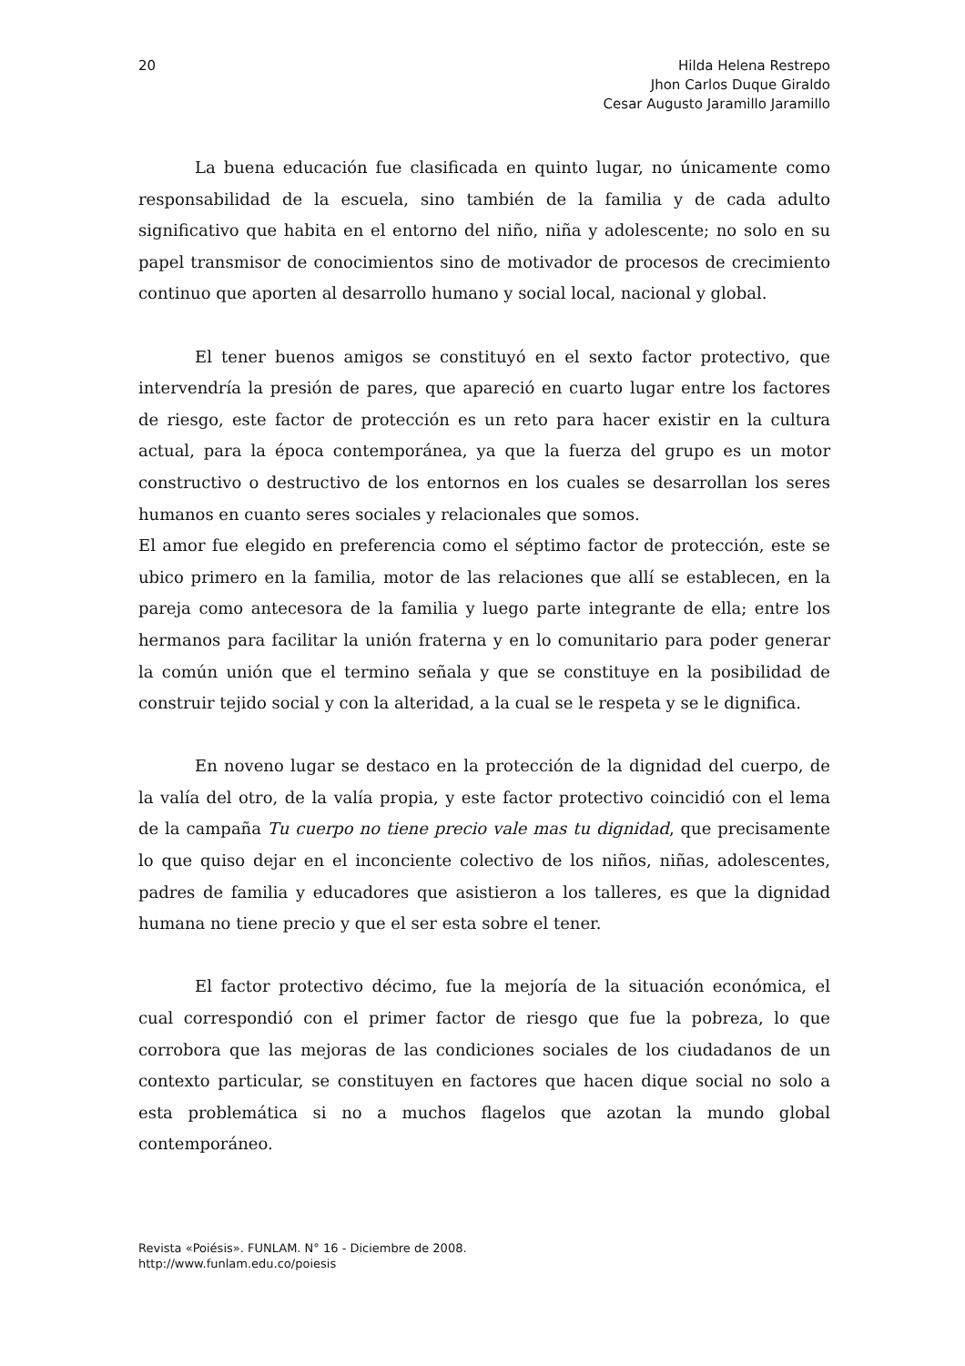20 Hilda Helena Restrepo
Jhon Carlos Duque Giraldo
Cesar Augusto Jaramillo Jaramillo
La buena educación fue clasificada en quinto lugar, no únicamente como responsabilidad de la escuela, sino también de la familia y de cada adulto significativo que habita en el entorno del niño, niña y adolescente; no solo en su papel transmisor de conocimientos sino de motivador de procesos de crecimiento continuo que aporten al desarrollo humano y social local, nacional y global.
El tener buenos amigos se constituyó en el sexto factor protectivo, que intervendría la presión de pares, que apareció en cuarto lugar entre los factores de riesgo, este factor de protección es un reto para hacer existir en la cultura actual, para la época contemporánea, ya que la fuerza del grupo es un motor constructivo o destructivo de los entornos en los cuales se desarrollan los seres humanos en cuanto seres sociales y relacionales que somos.
El amor fue elegido en preferencia como el séptimo factor de protección, este se ubico primero en la familia, motor de las relaciones que allí se establecen, en la pareja como antecesora de la familia y luego parte integrante de ella; entre los hermanos para facilitar la unión fraterna y en lo comunitario para poder generar la común unión que el termino señala y que se constituye en la posibilidad de construir tejido social y con la alteridad, a la cual se le respeta y se le dignifica.
En noveno lugar se destaco en la protección de la dignidad del cuerpo, de la valía del otro, de la valía propia, y este factor protectivo coincidió con el lema de la campaña Tu cuerpo no tiene precio vale mas tu dignidad, que precisamente lo que quiso dejar en el inconciente colectivo de los niños, niñas, adolescentes, padres de familia y educadores que asistieron a los talleres, es que la dignidad humana no tiene precio y que el ser esta sobre el tener.
El factor protectivo décimo, fue la mejoría de la situación económica, el cual correspondió con el primer factor de riesgo que fue la pobreza, lo que corrobora que las mejoras de las condiciones sociales de los ciudadanos de un contexto particular, se constituyen en factores que hacen dique social no solo a esta problemática si no a muchos flagelos que azotan la mundo global contemporáneo.
Revista «Poiésis». FUNLAM. N° 16 - Diciembre de 2008.
http://www.funlam.edu.co/poiesis